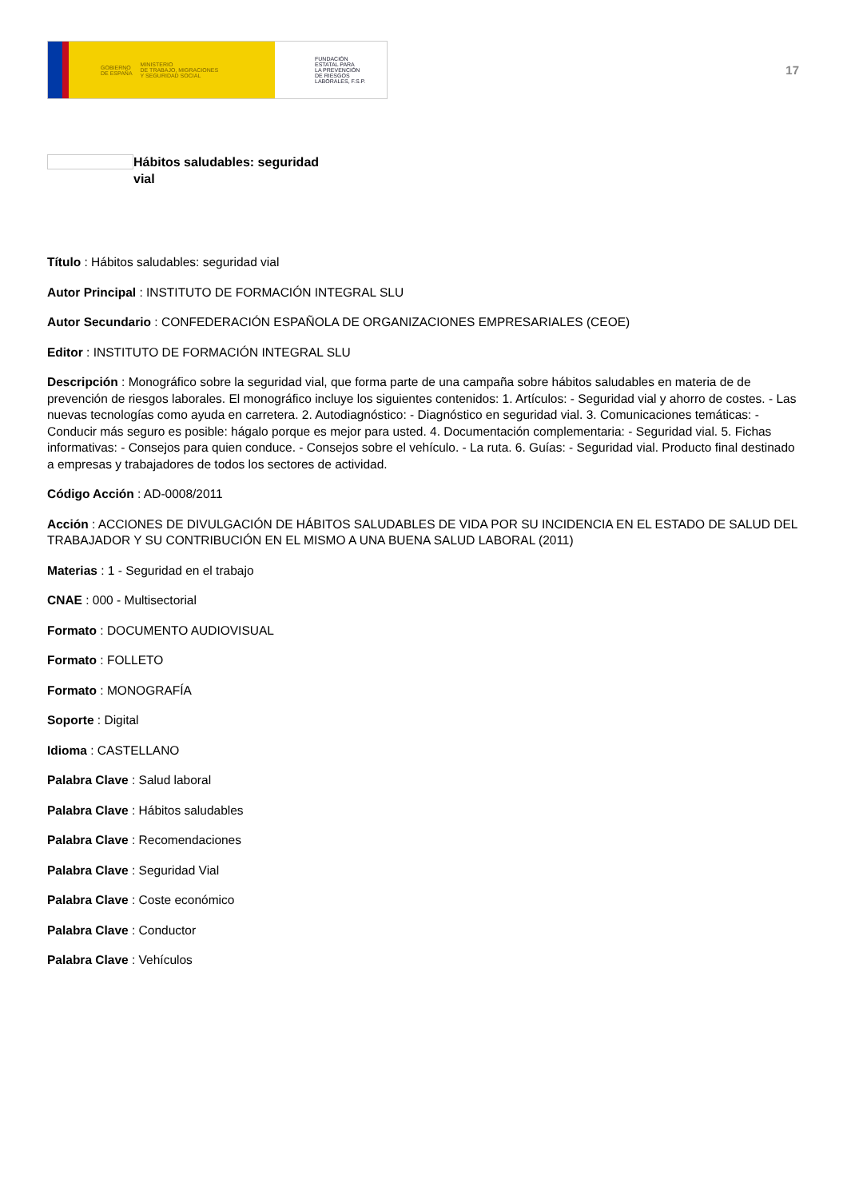GOBIERNO
DE ESPAÑA MINISTERIO
DE TRABAJO, MIGRACIONES
Y SEGURIDAD SOCIAL
FUNDACIÓN
ESTATAL PARA
LA PREVENCIÓN
DE RIESGOS
LABORALES, F.S.P.
17
Hábitos saludables: seguridad vial
Título : Hábitos saludables: seguridad vial
Autor Principal : INSTITUTO DE FORMACIÓN INTEGRAL SLU
Autor Secundario : CONFEDERACIÓN ESPAÑOLA DE ORGANIZACIONES EMPRESARIALES (CEOE)
Editor : INSTITUTO DE FORMACIÓN INTEGRAL SLU
Descripción : Monográfico sobre la seguridad vial, que forma parte de una campaña sobre hábitos saludables en materia de de prevención de riesgos laborales. El monográfico incluye los siguientes contenidos: 1. Artículos: - Seguridad vial y ahorro de costes. - Las nuevas tecnologías como ayuda en carretera. 2. Autodiagnóstico: - Diagnóstico en seguridad vial. 3. Comunicaciones temáticas: - Conducir más seguro es posible: hágalo porque es mejor para usted. 4. Documentación complementaria: - Seguridad vial. 5. Fichas informativas: - Consejos para quien conduce. - Consejos sobre el vehículo. - La ruta. 6. Guías: - Seguridad vial. Producto final destinado a empresas y trabajadores de todos los sectores de actividad.
Código Acción : AD-0008/2011
Acción : ACCIONES DE DIVULGACIÓN DE HÁBITOS SALUDABLES DE VIDA POR SU INCIDENCIA EN EL ESTADO DE SALUD DEL TRABAJADOR Y SU CONTRIBUCIÓN EN EL MISMO A UNA BUENA SALUD LABORAL (2011)
Materias : 1 - Seguridad en el trabajo
CNAE : 000 - Multisectorial
Formato : DOCUMENTO AUDIOVISUAL
Formato : FOLLETO
Formato : MONOGRAFÍA
Soporte : Digital
Idioma : CASTELLANO
Palabra Clave : Salud laboral
Palabra Clave : Hábitos saludables
Palabra Clave : Recomendaciones
Palabra Clave : Seguridad Vial
Palabra Clave : Coste económico
Palabra Clave : Conductor
Palabra Clave : Vehículos